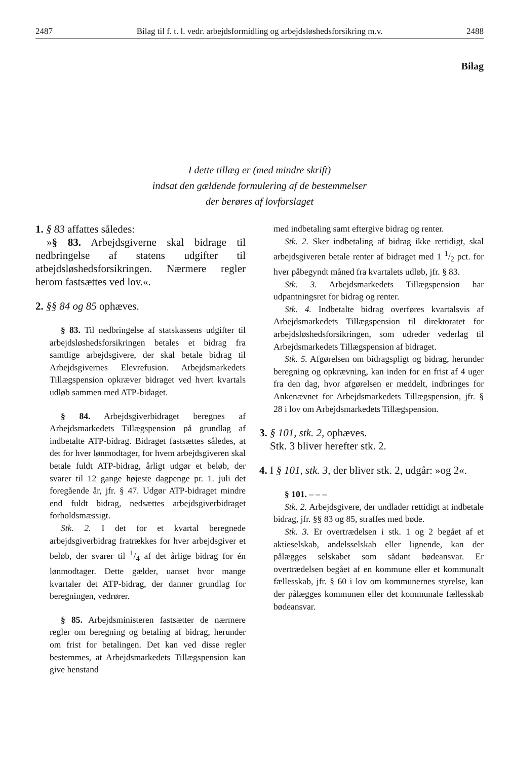2487 Bilag til f. t. l. vedr. arbejdsformidling og arbejdsløshedsforsikring m.v. 2488
Bilag
I dette tillæg er (med mindre skrift)
indsat den gældende formulering af de bestemmelser
der berøres af lovforslaget
1. § 83 affattes således:
»§ 83. Arbejdsgiverne skal bidrage til nedbringelse af statens udgifter til atbejdsløshedsforsikringen. Nærmere regler herom fastsættes ved lov.«.
2. §§ 84 og 85 ophæves.
§ 83. Til nedbringelse af statskassens udgifter til arbejdsløshedsforsikringen betales et bidrag fra samtlige arbejdsgivere, der skal betale bidrag til Arbejdsgivernes Elevrefusion. Arbejdsmarkedets Tillægspension opkræver bidraget ved hvert kvartals udløb sammen med ATP-bidaget.
§ 84. Arbejdsgiverbidraget beregnes af Arbejdsmarkedets Tillægspension på grundlag af indbetalte ATP-bidrag. Bidraget fastsættes således, at det for hver lønmodtager, for hvem arbejdsgiveren skal betale fuldt ATP-bidrag, årligt udgør et beløb, der svarer til 12 gange højeste dagpenge pr. 1. juli det foregående år, jfr. § 47. Udgør ATP-bidraget mindre end fuldt bidrag, nedsættes arbejdsgiverbidraget forholdsmæssigt.
Stk. 2. I det for et kvartal beregnede arbejdsgiverbidrag fratrækkes for hver arbejdsgiver et beløb, der svarer til 1/4 af det årlige bidrag for én lønmodtager. Dette gælder, uanset hvor mange kvartaler det ATP-bidrag, der danner grundlag for beregningen, vedrører.
§ 85. Arbejdsministeren fastsætter de nærmere regler om beregning og betaling af bidrag, herunder om frist for betalingen. Det kan ved disse regler bestemmes, at Arbejdsmarkedets Tillægspension kan give henstand
med indbetaling samt eftergive bidrag og renter.
Stk. 2. Sker indbetaling af bidrag ikke rettidigt, skal arbejdsgiveren betale renter af bidraget med 1 1/2 pct. for hver påbegyndt måned fra kvartalets udløb, jfr. § 83.
Stk. 3. Arbejdsmarkedets Tillægspension har udpantningsret for bidrag og renter.
Stk. 4. Indbetalte bidrag overføres kvartalsvis af Arbejdsmarkedets Tillægspension til direktoratet for arbejdsløshedsforsikringen, som udreder vederlag til Arbejdsmarkedets Tillægspension af bidraget.
Stk. 5. Afgørelsen om bidragspligt og bidrag, herunder beregning og opkrævning, kan inden for en frist af 4 uger fra den dag, hvor afgørelsen er meddelt, indbringes for Ankenævnet for Arbejdsmarkedets Tillægspension, jfr. § 28 i lov om Arbejdsmarkedets Tillægspension.
3. § 101, stk. 2, ophæves.
Stk. 3 bliver herefter stk. 2.
4. I § 101, stk. 3, der bliver stk. 2, udgår: »og 2«.
§ 101. – – –
Stk. 2. Arbejdsgivere, der undlader rettidigt at indbetale bidrag, jfr. §§ 83 og 85, straffes med bøde.
Stk. 3. Er overtrædelsen i stk. 1 og 2 begået af et aktieselskab, andelsselskab eller lignende, kan der pålægges selskabet som sådant bødeansvar. Er overtrædelsen begået af en kommune eller et kommunalt fællesskab, jfr. § 60 i lov om kommunernes styrelse, kan der pålægges kommunen eller det kommunale fællesskab bødeansvar.